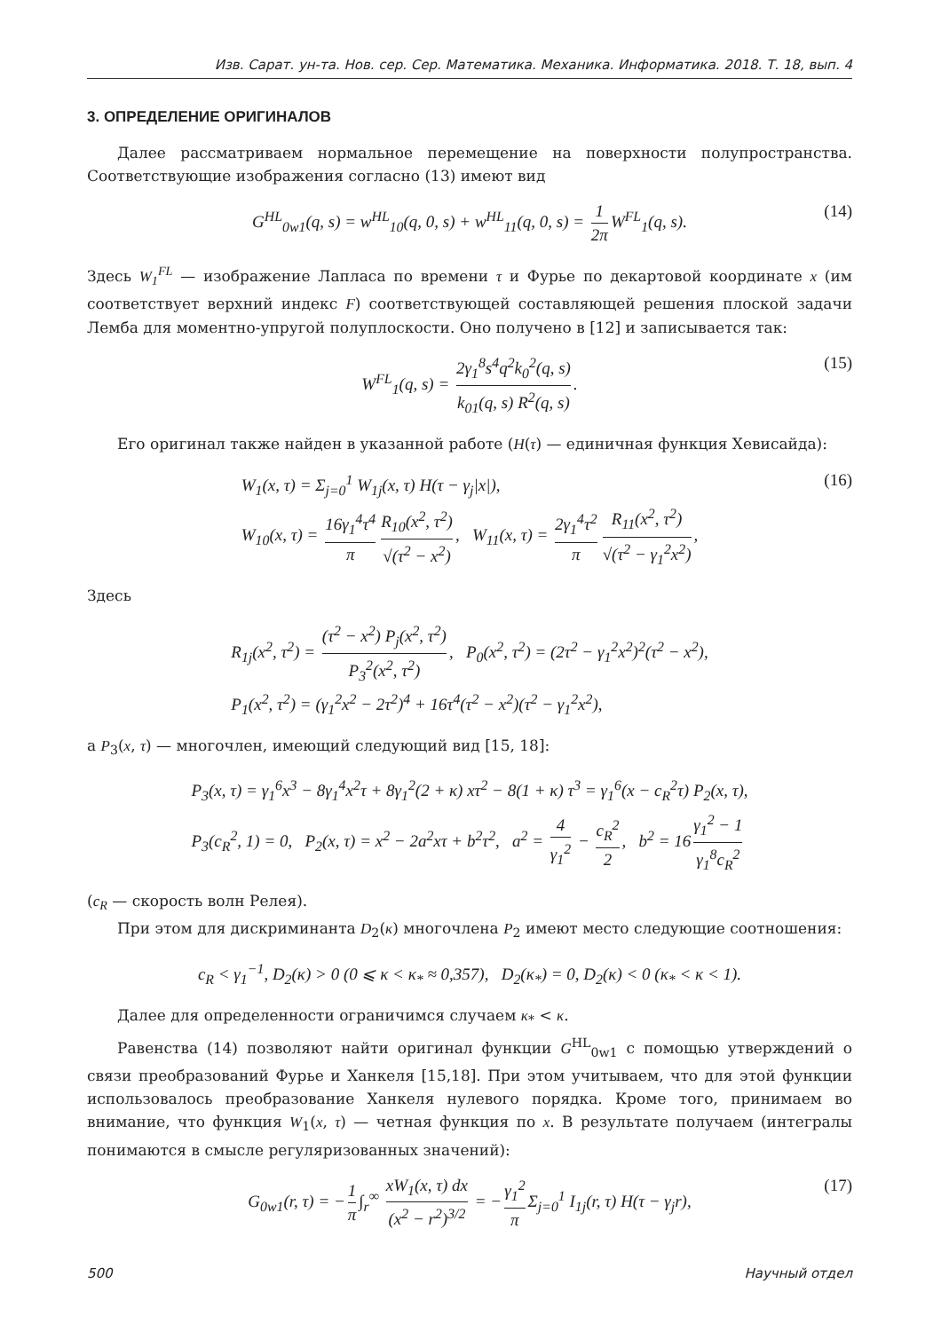Изв. Сарат. ун-та. Нов. сер. Сер. Математика. Механика. Информатика. 2018. Т. 18, вып. 4
3. ОПРЕДЕЛЕНИЕ ОРИГИНАЛОВ
Далее рассматриваем нормальное перемещение на поверхности полупространства. Соответствующие изображения согласно (13) имеют вид
G<sup>HL</sup><sub>0w1</sub>(q, s) = w<sup>HL</sup><sub>10</sub>(q, 0, s) + w<sup>HL</sup><sub>11</sub>(q, 0, s) = 1 2π W<sup>FL</sup><sub>1</sub>(q, s). (14)
Здесь W<sub>1</sub><sup>FL</sup> — изображение Лапласа по времени τ и Фурье по декартовой координате x (им соответствует верхний индекс F) соответствующей составляющей решения плоской задачи Лемба для моментно-упругой полуплоскости. Оно получено в [12] и записывается так:
W<sup>FL</sup><sub>1</sub>(q, s) = 2γ<sub>1</sub><sup>8</sup>s<sup>4</sup>q<sup>2</sup>k<sub>0</sub><sup>2</sup>(q, s) k<sub>01</sub>(q, s) R<sup>2</sup>(q, s). (15)
Его оригинал также найден в указанной работе (H(τ) — единичная функция Хевисайда):
W<sub>1</sub>(x, τ) = Σ<sub>j=0</sub><sup>1</sup> W<sub>1j</sub>(x, τ) H(τ − γ<sub>j</sub>|x|),
W<sub>10</sub>(x, τ) = 16γ<sub>1</sub><sup>4</sup>τ<sup>4</sup> π R<sub>10</sub>(x<sup>2</sup>, τ<sup>2</sup>) √(τ<sup>2</sup> − x<sup>2</sup>), W<sub>11</sub>(x, τ) = 2γ<sub>1</sub><sup>4</sup>τ<sup>2</sup> π R<sub>11</sub>(x<sup>2</sup>, τ<sup>2</sup>) √(τ<sup>2</sup> − γ<sub>1</sub><sup>2</sup>x<sup>2</sup>), (16)
Здесь
R<sub>1j</sub>(x<sup>2</sup>, τ<sup>2</sup>) = (τ<sup>2</sup> − x<sup>2</sup>) P<sub>j</sub>(x<sup>2</sup>, τ<sup>2</sup>) P<sub>3</sub><sup>2</sup>(x<sup>2</sup>, τ<sup>2</sup>), P<sub>0</sub>(x<sup>2</sup>, τ<sup>2</sup>) = (2τ<sup>2</sup> − γ<sub>1</sub><sup>2</sup>x<sup>2</sup>)<sup>2</sup>(τ<sup>2</sup> − x<sup>2</sup>),
P<sub>1</sub>(x<sup>2</sup>, τ<sup>2</sup>) = (γ<sub>1</sub><sup>2</sup>x<sup>2</sup> − 2τ<sup>2</sup>)<sup>4</sup> + 16τ<sup>4</sup>(τ<sup>2</sup> − x<sup>2</sup>)(τ<sup>2</sup> − γ<sub>1</sub><sup>2</sup>x<sup>2</sup>),
а P<sub>3</sub>(x, τ) — многочлен, имеющий следующий вид [15, 18]:
P<sub>3</sub>(x, τ) = γ<sub>1</sub><sup>6</sup>x<sup>3</sup> − 8γ<sub>1</sub><sup>4</sup>x<sup>2</sup>τ + 8γ<sub>1</sub><sup>2</sup>(2 + κ) xτ<sup>2</sup> − 8(1 + κ) τ<sup>3</sup> = γ<sub>1</sub><sup>6</sup>(x − c<sub>R</sub><sup>2</sup>τ) P<sub>2</sub>(x, τ),
P<sub>3</sub>(c<sub>R</sub><sup>2</sup>, 1) = 0, P<sub>2</sub>(x, τ) = x<sup>2</sup> − 2a<sup>2</sup>xτ + b<sup>2</sup>τ<sup>2</sup>, a<sup>2</sup> = 4 γ<sub>1</sub><sup>2</sup> − c<sub>R</sub><sup>2</sup> 2, b<sup>2</sup> = 16 γ<sub>1</sub><sup>2</sup> − 1 γ<sub>1</sub><sup>8</sup>c<sub>R</sub><sup>2</sup>
(c<sub>R</sub> — скорость волн Релея).
При этом для дискриминанта D<sub>2</sub>(κ) многочлена P<sub>2</sub> имеют место следующие соотношения:
c<sub>R</sub> < γ<sub>1</sub><sup>−1</sup>, D<sub>2</sub>(κ) > 0 (0 ⩽ κ < κ<sub>*</sub> ≈ 0,357), D<sub>2</sub>(κ<sub>*</sub>) = 0, D<sub>2</sub>(κ) < 0 (κ<sub>*</sub> < κ < 1).
Далее для определенности ограничимся случаем κ<sub>*</sub> < κ.
Равенства (14) позволяют найти оригинал функции G<sup>HL</sup><sub>0w1</sub> с помощью утверждений о связи преобразований Фурье и Ханкеля [15,18]. При этом учитываем, что для этой функции использовалось преобразование Ханкеля нулевого порядка. Кроме того, принимаем во внимание, что функция W<sub>1</sub>(x, τ) — четная функция по x. В результате получаем (интегралы понимаются в смысле регуляризованных значений):
G<sub>0w1</sub>(r, τ) = − 1 π ∫<sub>r</sub><sup>∞</sup> xW<sub>1</sub>(x, τ) dx (x<sup>2</sup> − r<sup>2</sup>)<sup>3/2</sup> = − γ<sub>1</sub><sup>2</sup> π Σ<sub>j=0</sub><sup>1</sup> I<sub>1j</sub>(r, τ) H(τ − γ<sub>j</sub>r), (17)
500 Научный отдел